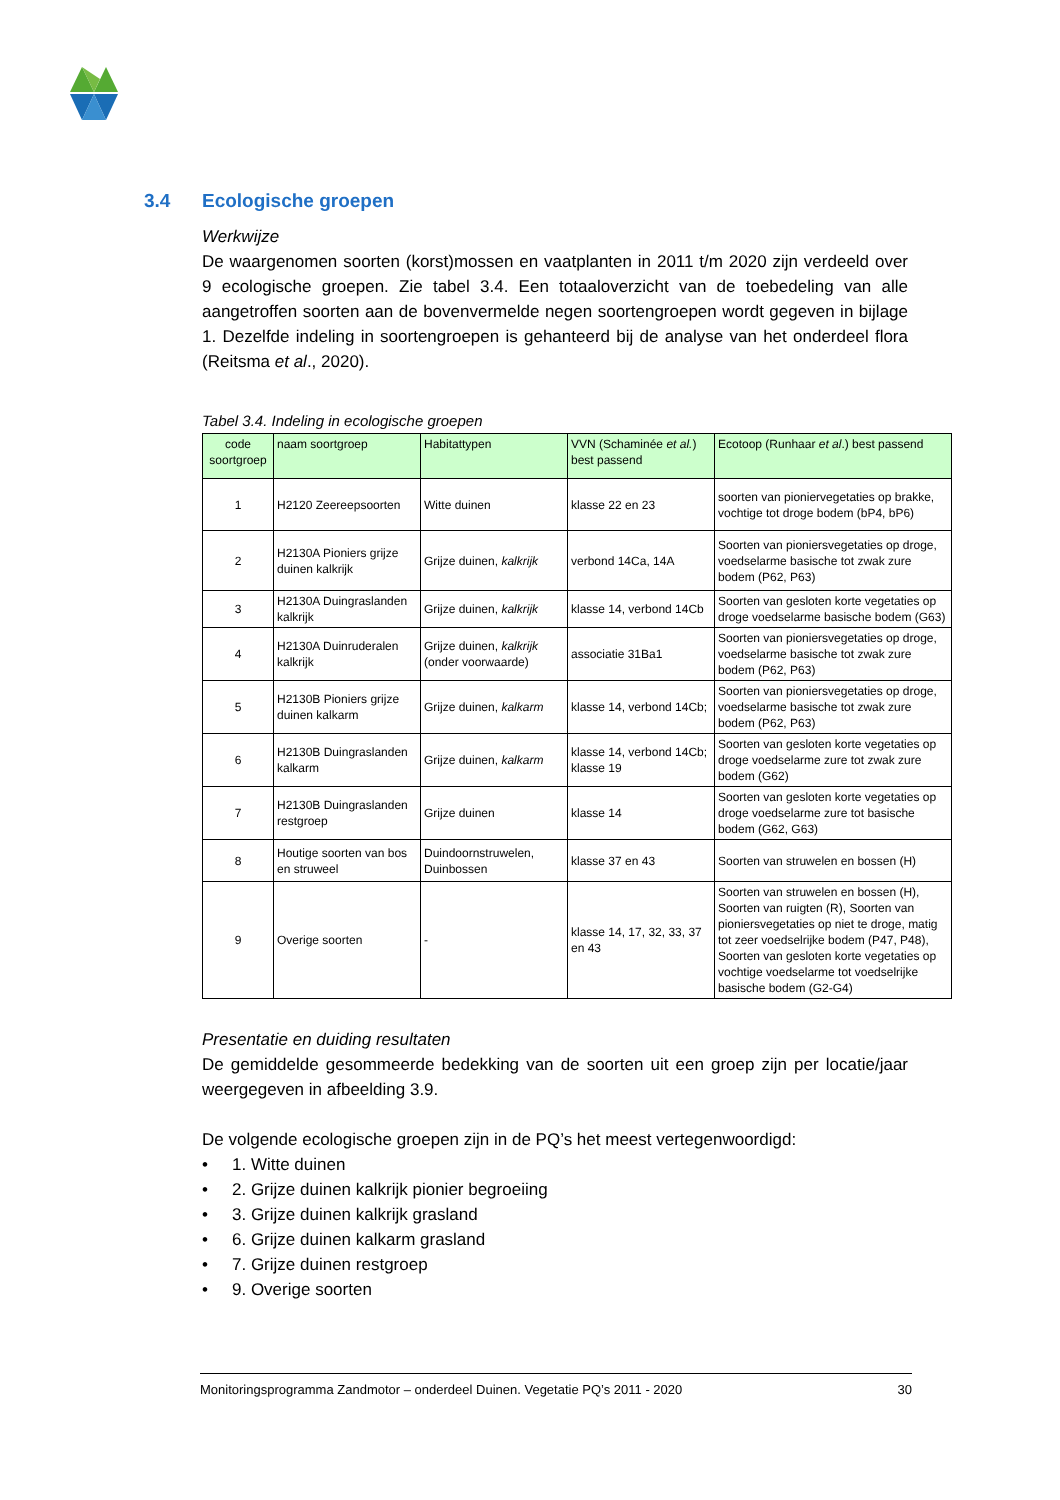3.4 Ecologische groepen
Werkwijze
De waargenomen soorten (korst)mossen en vaatplanten in 2011 t/m 2020 zijn verdeeld over 9 ecologische groepen. Zie tabel 3.4. Een totaaloverzicht van de toebedeling van alle aangetroffen soorten aan de bovenvermelde negen soortengroepen wordt gegeven in bijlage 1. Dezelfde indeling in soortengroepen is gehanteerd bij de analyse van het onderdeel flora (Reitsma et al., 2020).
Tabel 3.4. Indeling in ecologische groepen
| code soortgroep | naam soortgroep | Habitattypen | VVN (Schaminée et al. ) best passend | Ecotoop (Runhaar et al .) best passend |
| --- | --- | --- | --- | --- |
| 1 | H2120 Zeereepsoorten | Witte duinen | klasse 22 en 23 | soorten van pioniervegetaties op brakke, vochtige tot droge bodem (bP4, bP6) |
| 2 | H2130A Pioniers grijze duinen kalkrijk | Grijze duinen, kalkrijk | verbond 14Ca, 14A | Soorten van pioniersvegetaties op droge, voedselarme basische tot zwak zure bodem (P62, P63) |
| 3 | H2130A Duingraslanden kalkrijk | Grijze duinen, kalkrijk | klasse 14, verbond 14Cb | Soorten van gesloten korte vegetaties op droge voedselarme basische bodem (G63) |
| 4 | H2130A Duinruderalen kalkrijk | Grijze duinen, kalkrijk (onder voorwaarde) | associatie 31Ba1 | Soorten van pioniersvegetaties op droge, voedselarme basische tot zwak zure bodem (P62, P63) |
| 5 | H2130B Pioniers grijze duinen kalkarm | Grijze duinen, kalkarm | klasse 14, verbond 14Cb; | Soorten van pioniersvegetaties op droge, voedselarme basische tot zwak zure bodem (P62, P63) |
| 6 | H2130B Duingraslanden kalkarm | Grijze duinen, kalkarm | klasse 14, verbond 14Cb; klasse 19 | Soorten van gesloten korte vegetaties op droge voedselarme zure tot zwak zure bodem (G62) |
| 7 | H2130B Duingraslanden restgroep | Grijze duinen | klasse 14 | Soorten van gesloten korte vegetaties op droge voedselarme zure tot basische bodem (G62, G63) |
| 8 | Houtige soorten van bos en struweel | Duindoornstruwelen, Duinbossen | klasse 37 en 43 | Soorten van struwelen en bossen (H) |
| 9 | Overige soorten | - | klasse 14, 17, 32, 33, 37 en 43 | Soorten van struwelen en bossen (H), Soorten van ruigten (R), Soorten van pioniersvegetaties op niet te droge, matig tot zeer voedselrijke bodem (P47, P48), Soorten van gesloten korte vegetaties op vochtige voedselarme tot voedselrijke basische bodem (G2-G4) |
Presentatie en duiding resultaten
De gemiddelde gesommeerde bedekking van de soorten uit een groep zijn per locatie/jaar weergegeven in afbeelding 3.9.
De volgende ecologische groepen zijn in de PQ’s het meest vertegenwoordigd:
• 1. Witte duinen
• 2. Grijze duinen kalkrijk pionier begroeiing
• 3. Grijze duinen kalkrijk grasland
• 6. Grijze duinen kalkarm grasland
• 7. Grijze duinen restgroep
• 9. Overige soorten
Monitoringsprogramma Zandmotor – onderdeel Duinen. Vegetatie PQ’s 2011 - 2020 30